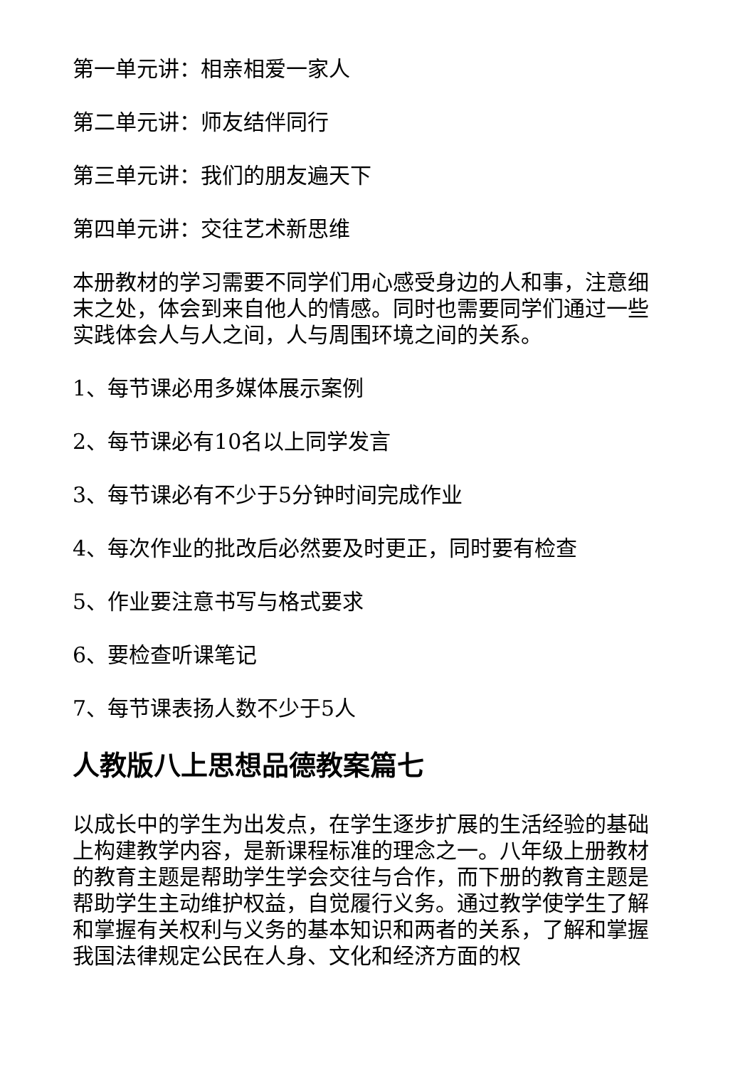第一单元讲：相亲相爱一家人
第二单元讲：师友结伴同行
第三单元讲：我们的朋友遍天下
第四单元讲：交往艺术新思维
本册教材的学习需要不同学们用心感受身边的人和事，注意细末之处，体会到来自他人的情感。同时也需要同学们通过一些实践体会人与人之间，人与周围环境之间的关系。
1、每节课必用多媒体展示案例
2、每节课必有10名以上同学发言
3、每节课必有不少于5分钟时间完成作业
4、每次作业的批改后必然要及时更正，同时要有检查
5、作业要注意书写与格式要求
6、要检查听课笔记
7、每节课表扬人数不少于5人
人教版八上思想品德教案篇七
以成长中的学生为出发点，在学生逐步扩展的生活经验的基础上构建教学内容，是新课程标准的理念之一。八年级上册教材的教育主题是帮助学生学会交往与合作，而下册的教育主题是帮助学生主动维护权益，自觉履行义务。通过教学使学生了解和掌握有关权利与义务的基本知识和两者的关系，了解和掌握我国法律规定公民在人身、文化和经济方面的权